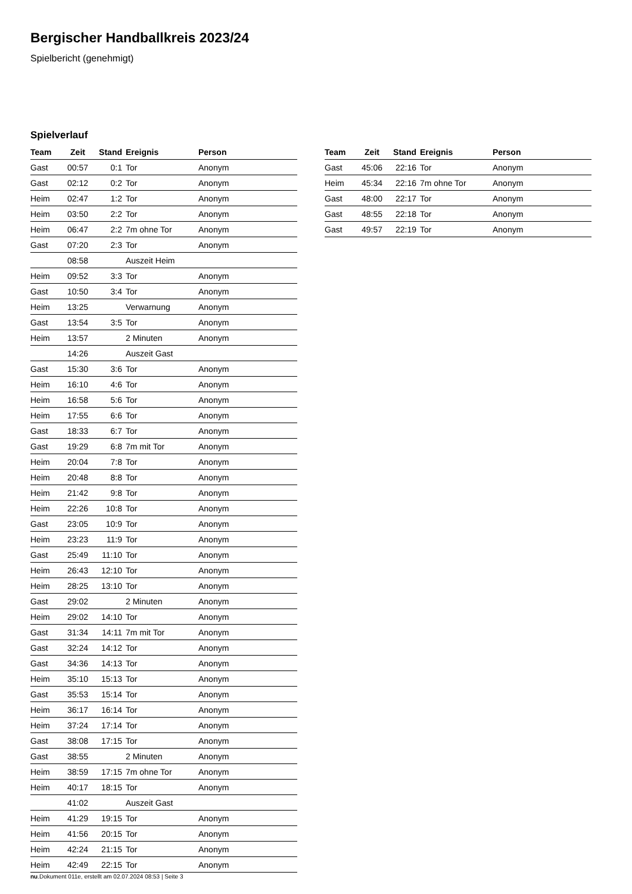Bergischer Handballkreis 2023/24
Spielbericht (genehmigt)
Spielverlauf
| Team | Zeit | Stand | Ereignis | Person |
| --- | --- | --- | --- | --- |
| Gast | 00:57 | 0:1 | Tor | Anonym |
| Gast | 02:12 | 0:2 | Tor | Anonym |
| Heim | 02:47 | 1:2 | Tor | Anonym |
| Heim | 03:50 | 2:2 | Tor | Anonym |
| Heim | 06:47 | 2:2 | 7m ohne Tor | Anonym |
| Gast | 07:20 | 2:3 | Tor | Anonym |
| | 08:58 | | Auszeit Heim | |
| Heim | 09:52 | 3:3 | Tor | Anonym |
| Gast | 10:50 | 3:4 | Tor | Anonym |
| Heim | 13:25 | | Verwarnung | Anonym |
| Gast | 13:54 | 3:5 | Tor | Anonym |
| Heim | 13:57 | | 2 Minuten | Anonym |
| | 14:26 | | Auszeit Gast | |
| Gast | 15:30 | 3:6 | Tor | Anonym |
| Heim | 16:10 | 4:6 | Tor | Anonym |
| Heim | 16:58 | 5:6 | Tor | Anonym |
| Heim | 17:55 | 6:6 | Tor | Anonym |
| Gast | 18:33 | 6:7 | Tor | Anonym |
| Gast | 19:29 | 6:8 | 7m mit Tor | Anonym |
| Heim | 20:04 | 7:8 | Tor | Anonym |
| Heim | 20:48 | 8:8 | Tor | Anonym |
| Heim | 21:42 | 9:8 | Tor | Anonym |
| Heim | 22:26 | 10:8 | Tor | Anonym |
| Gast | 23:05 | 10:9 | Tor | Anonym |
| Heim | 23:23 | 11:9 | Tor | Anonym |
| Gast | 25:49 | 11:10 | Tor | Anonym |
| Heim | 26:43 | 12:10 | Tor | Anonym |
| Heim | 28:25 | 13:10 | Tor | Anonym |
| Gast | 29:02 | | 2 Minuten | Anonym |
| Heim | 29:02 | 14:10 | Tor | Anonym |
| Gast | 31:34 | 14:11 | 7m mit Tor | Anonym |
| Gast | 32:24 | 14:12 | Tor | Anonym |
| Gast | 34:36 | 14:13 | Tor | Anonym |
| Heim | 35:10 | 15:13 | Tor | Anonym |
| Gast | 35:53 | 15:14 | Tor | Anonym |
| Heim | 36:17 | 16:14 | Tor | Anonym |
| Heim | 37:24 | 17:14 | Tor | Anonym |
| Gast | 38:08 | 17:15 | Tor | Anonym |
| Gast | 38:55 | | 2 Minuten | Anonym |
| Heim | 38:59 | 17:15 | 7m ohne Tor | Anonym |
| Heim | 40:17 | 18:15 | Tor | Anonym |
| | 41:02 | | Auszeit Gast | |
| Heim | 41:29 | 19:15 | Tor | Anonym |
| Heim | 41:56 | 20:15 | Tor | Anonym |
| Heim | 42:24 | 21:15 | Tor | Anonym |
| Heim | 42:49 | 22:15 | Tor | Anonym |
| Team | Zeit | Stand | Ereignis | Person |
| --- | --- | --- | --- | --- |
| Gast | 45:06 | 22:16 | Tor | Anonym |
| Heim | 45:34 | 22:16 | 7m ohne Tor | Anonym |
| Gast | 48:00 | 22:17 | Tor | Anonym |
| Gast | 48:55 | 22:18 | Tor | Anonym |
| Gast | 49:57 | 22:19 | Tor | Anonym |
nu.Dokument 011e, erstellt am 02.07.2024 08:53 | Seite 3